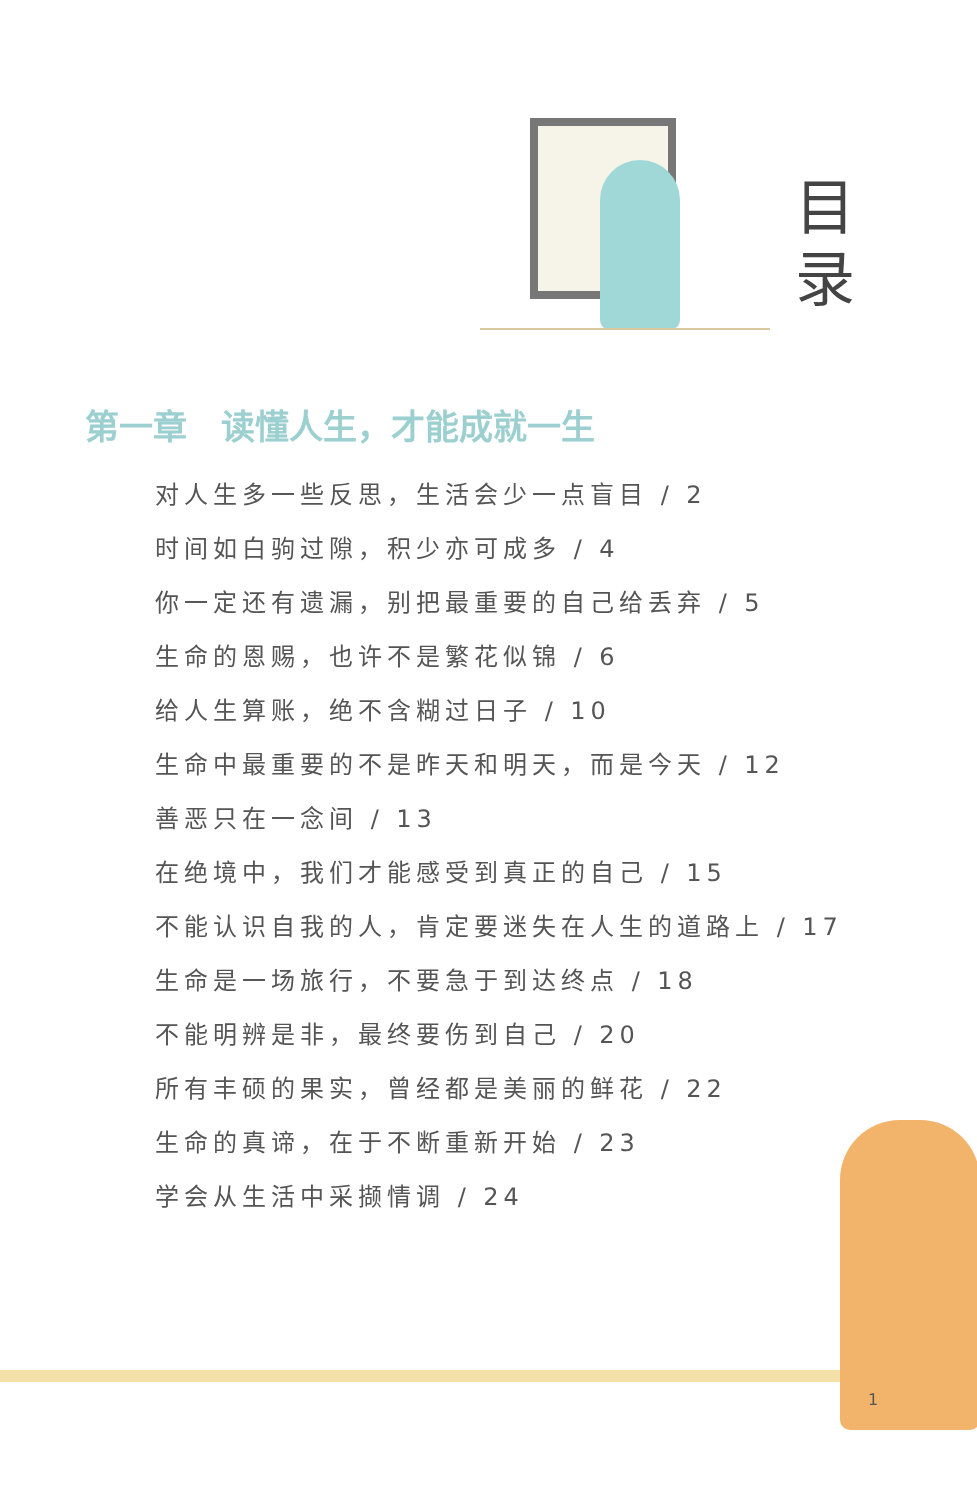目 录
第一章　读懂人生，才能成就一生
对人生多一些反思，生活会少一点盲目 / 2
时间如白驹过隙，积少亦可成多 / 4
你一定还有遗漏，别把最重要的自己给丢弃 / 5
生命的恩赐，也许不是繁花似锦 / 6
给人生算账，绝不含糊过日子 / 10
生命中最重要的不是昨天和明天，而是今天 / 12
善恶只在一念间 / 13
在绝境中，我们才能感受到真正的自己 / 15
不能认识自我的人，肯定要迷失在人生的道路上 / 17
生命是一场旅行，不要急于到达终点 / 18
不能明辨是非，最终要伤到自己 / 20
所有丰硕的果实，曾经都是美丽的鲜花 / 22
生命的真谛，在于不断重新开始 / 23
学会从生活中采撷情调 / 24
1